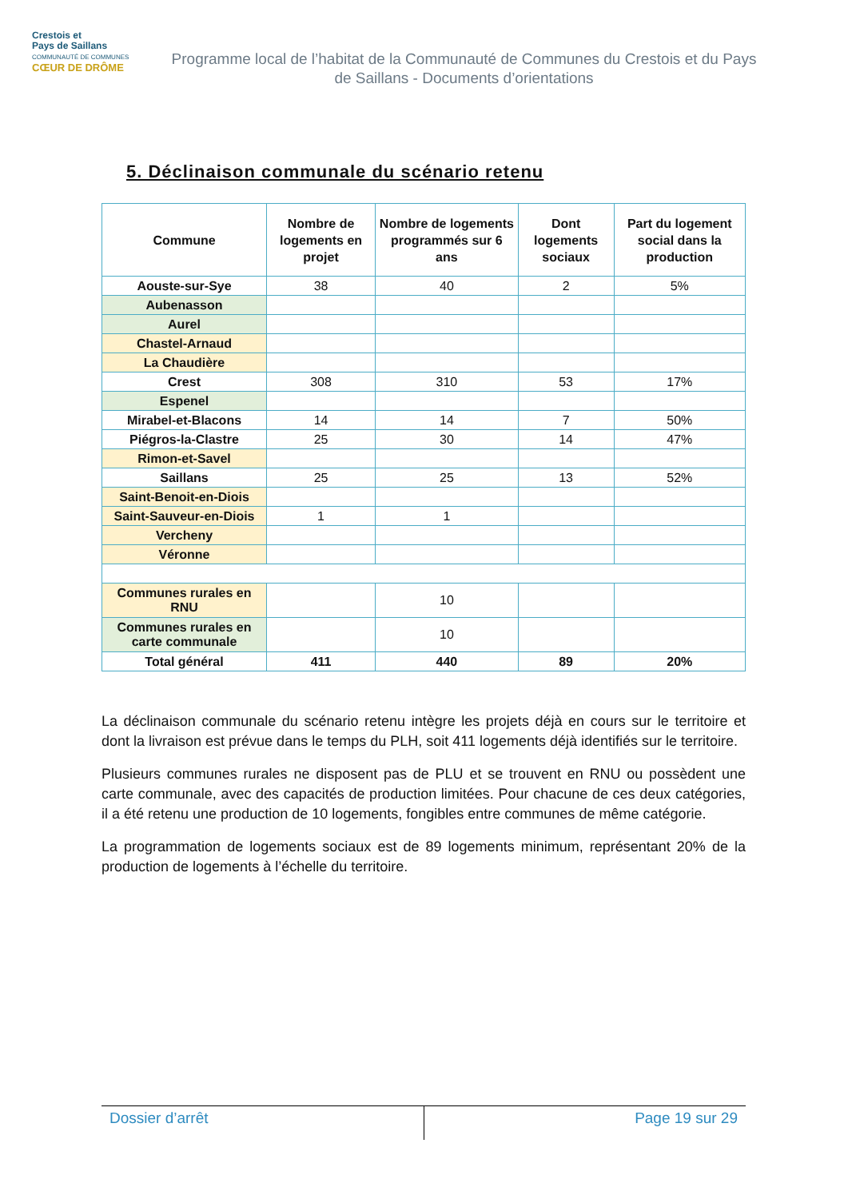Crestois et
Pays de Saillans
COMMUNAUTÉ DE COMMUNES
CŒUR DE DRÔME
Programme local de l’habitat de la Communauté de Communes du Crestois et du Pays de Saillans - Documents d’orientations
5. Déclinaison communale du scénario retenu
| Commune | Nombre de logements en projet | Nombre de logements programmés sur 6 ans | Dont logements sociaux | Part du logement social dans la production |
| --- | --- | --- | --- | --- |
| Aouste-sur-Sye | 38 | 40 | 2 | 5% |
| Aubenasson | | | | |
| Aurel | | | | |
| Chastel-Arnaud | | | | |
| La Chaudière | | | | |
| Crest | 308 | 310 | 53 | 17% |
| Espenel | | | | |
| Mirabel-et-Blacons | 14 | 14 | 7 | 50% |
| Piégros-la-Clastre | 25 | 30 | 14 | 47% |
| Rimon-et-Savel | | | | |
| Saillans | 25 | 25 | 13 | 52% |
| Saint-Benoit-en-Diois | | | | |
| Saint-Sauveur-en-Diois | 1 | 1 | | |
| Vercheny | | | | |
| Véronne | | | | |
| Communes rurales en RNU | | 10 | | |
| Communes rurales en carte communale | | 10 | | |
| Total général | 411 | 440 | 89 | 20% |
La déclinaison communale du scénario retenu intègre les projets déjà en cours sur le territoire et dont la livraison est prévue dans le temps du PLH, soit 411 logements déjà identifiés sur le territoire.
Plusieurs communes rurales ne disposent pas de PLU et se trouvent en RNU ou possèdent une carte communale, avec des capacités de production limitées. Pour chacune de ces deux catégories, il a été retenu une production de 10 logements, fongibles entre communes de même catégorie.
La programmation de logements sociaux est de 89 logements minimum, représentant 20% de la production de logements à l’échelle du territoire.
Dossier d’arrêt Page 19 sur 29